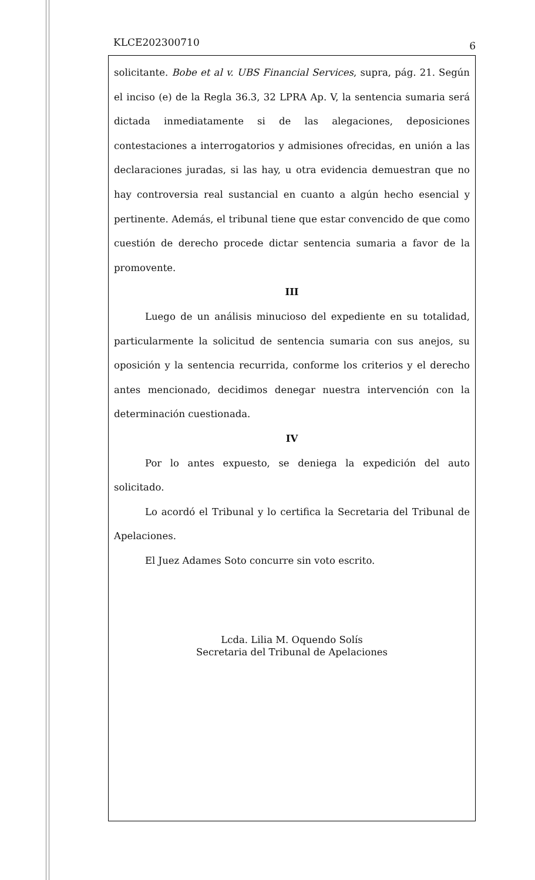KLCE202300710 6
solicitante. Bobe et al v. UBS Financial Services, supra, pág. 21. Según el inciso (e) de la Regla 36.3, 32 LPRA Ap. V, la sentencia sumaria será dictada inmediatamente si de las alegaciones, deposiciones contestaciones a interrogatorios y admisiones ofrecidas, en unión a las declaraciones juradas, si las hay, u otra evidencia demuestran que no hay controversia real sustancial en cuanto a algún hecho esencial y pertinente. Además, el tribunal tiene que estar convencido de que como cuestión de derecho procede dictar sentencia sumaria a favor de la promovente.
III
Luego de un análisis minucioso del expediente en su totalidad, particularmente la solicitud de sentencia sumaria con sus anejos, su oposición y la sentencia recurrida, conforme los criterios y el derecho antes mencionado, decidimos denegar nuestra intervención con la determinación cuestionada.
IV
Por lo antes expuesto, se deniega la expedición del auto solicitado.
Lo acordó el Tribunal y lo certifica la Secretaria del Tribunal de Apelaciones.
El Juez Adames Soto concurre sin voto escrito.
Lcda. Lilia M. Oquendo Solís
Secretaria del Tribunal de Apelaciones